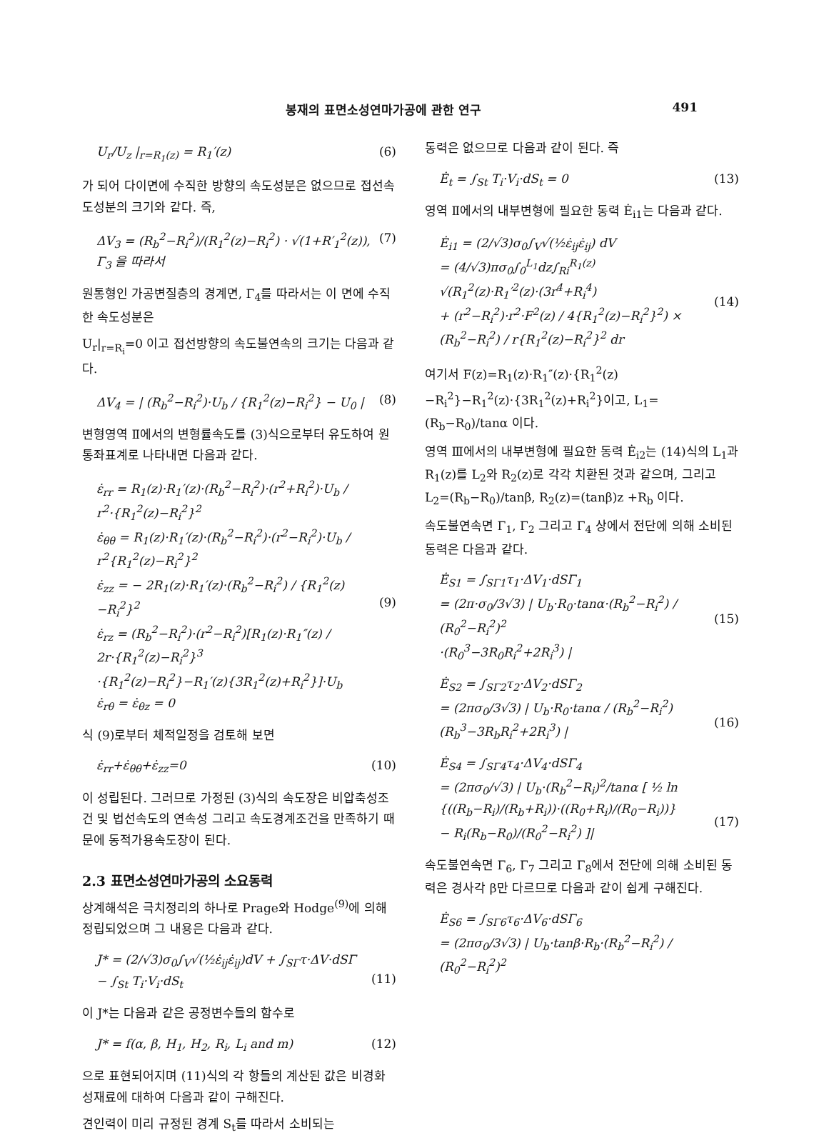봉재의 표면소성연마가공에 관한 연구 491
U<sub>r</sub>/U<sub>z</sub> |<sub>r=R<sub>1</sub>(z)</sub> = R<sub>1</sub>′(z) (6)
가 되어 다이면에 수직한 방향의 속도성분은 없으므로 접선속도성분의 크기와 같다. 즉,
ΔV<sub>3</sub> = (R<sub>b</sub><sup>2</sup>−R<sub>i</sub><sup>2</sup>)/(R<sub>1</sub><sup>2</sup>(z)−R<sub>i</sub><sup>2</sup>) · √(1+R′<sub>1</sub><sup>2</sup>(z)), Γ<sub>3</sub> 을 따라서 (7)
원통형인 가공변질층의 경계면, Γ<sub>4</sub>를 따라서는 이 면에 수직한 속도성분은
U<sub>r</sub>|<sub>r=R<sub>i</sub></sub>=0 이고 접선방향의 속도불연속의 크기는 다음과 같다.
ΔV<sub>4</sub> = | (R<sub>b</sub><sup>2</sup>−R<sub>i</sub><sup>2</sup>)·U<sub>b</sub> / {R<sub>1</sub><sup>2</sup>(z)−R<sub>i</sub><sup>2</sup>} − U<sub>0</sub> | (8)
변형영역 Ⅱ에서의 변형률속도를 (3)식으로부터 유도하여 원통좌표계로 나타내면 다음과 같다.
ε̇<sub>rr</sub> = R<sub>1</sub>(z)·R<sub>1</sub>′(z)·(R<sub>b</sub><sup>2</sup>−R<sub>i</sub><sup>2</sup>)·(r<sup>2</sup>+R<sub>i</sub><sup>2</sup>)·U<sub>b</sub> / r<sup>2</sup>·{R<sub>1</sub><sup>2</sup>(z)−R<sub>i</sub><sup>2</sup>}<sup>2</sup>
ε̇<sub>θθ</sub> = R<sub>1</sub>(z)·R<sub>1</sub>′(z)·(R<sub>b</sub><sup>2</sup>−R<sub>i</sub><sup>2</sup>)·(r<sup>2</sup>−R<sub>i</sub><sup>2</sup>)·U<sub>b</sub> / r<sup>2</sup>{R<sub>1</sub><sup>2</sup>(z)−R<sub>i</sub><sup>2</sup>}<sup>2</sup>
ε̇<sub>zz</sub> = − 2R<sub>1</sub>(z)·R<sub>1</sub>′(z)·(R<sub>b</sub><sup>2</sup>−R<sub>i</sub><sup>2</sup>) / {R<sub>1</sub><sup>2</sup>(z)−R<sub>i</sub><sup>2</sup>}<sup>2</sup>
ε̇<sub>rz</sub> = (R<sub>b</sub><sup>2</sup>−R<sub>i</sub><sup>2</sup>)·(r<sup>2</sup>−R<sub>i</sub><sup>2</sup>)[R<sub>1</sub>(z)·R<sub>1</sub>″(z) / 2r·{R<sub>1</sub><sup>2</sup>(z)−R<sub>i</sub><sup>2</sup>}<sup>3</sup>
·{R<sub>1</sub><sup>2</sup>(z)−R<sub>i</sub><sup>2</sup>}−R<sub>1</sub>′(z){3R<sub>1</sub><sup>2</sup>(z)+R<sub>i</sub><sup>2</sup>}]·U<sub>b</sub>
ε̇<sub>rθ</sub> = ε̇<sub>θz</sub> = 0
(9)
식 (9)로부터 체적일정을 검토해 보면
ε̇<sub>rr</sub>+ε̇<sub>θθ</sub>+ε̇<sub>zz</sub>=0 (10)
이 성립된다. 그러므로 가정된 (3)식의 속도장은 비압축성조건 및 법선속도의 연속성 그리고 속도경계조건을 만족하기 때문에 동적가용속도장이 된다.
2.3 표면소성연마가공의 소요동력
상계해석은 극치정리의 하나로 Prage와 Hodge<sup>(9)</sup>에 의해 정립되었으며 그 내용은 다음과 같다.
J* = (2/√3)σ<sub>0</sub>∫<sub>V</sub>√(½ε̇<sub>ij</sub>ε̇<sub>ij</sub>)dV + ∫<sub>SΓ</sub>τ·ΔV·dSΓ
− ∫<sub>St</sub> T<sub>i</sub>·V<sub>i</sub>·dS<sub>t</sub>
(11)
이 J*는 다음과 같은 공정변수들의 함수로
J* = f(α, β, H<sub>1</sub>, H<sub>2</sub>, R<sub>i</sub>, L<sub>i</sub> and m) (12)
으로 표현되어지며 (11)식의 각 항들의 계산된 값은 비경화성재료에 대하여 다음과 같이 구해진다.
견인력이 미리 규정된 경계 S<sub>t</sub>를 따라서 소비되는
동력은 없으므로 다음과 같이 된다. 즉
Ė<sub>t</sub> = ∫<sub>St</sub> T<sub>i</sub>·V<sub>i</sub>·dS<sub>t</sub> = 0 (13)
영역 Ⅱ에서의 내부변형에 필요한 동력 Ė<sub>i1</sub>는 다음과 같다.
Ė<sub>i1</sub> = (2/√3)σ<sub>0</sub>∫<sub>V</sub>√(½ε̇<sub>ij</sub>ε̇<sub>ij</sub>) dV
= (4/√3)πσ<sub>0</sub>∫<sub>0</sub><sup>L<sub>1</sub></sup>dz∫<sub>Ri</sub><sup>R<sub>1</sub>(z)</sup> √(R<sub>1</sub><sup>2</sup>(z)·R<sub>1</sub>′<sup>2</sup>(z)·(3r<sup>4</sup>+R<sub>i</sub><sup>4</sup>)
+ (r<sup>2</sup>−R<sub>i</sub><sup>2</sup>)·r<sup>2</sup>·F<sup>2</sup>(z) / 4{R<sub>1</sub><sup>2</sup>(z)−R<sub>i</sub><sup>2</sup>}<sup>2</sup>) × (R<sub>b</sub><sup>2</sup>−R<sub>i</sub><sup>2</sup>) / r{R<sub>1</sub><sup>2</sup>(z)−R<sub>i</sub><sup>2</sup>}<sup>2</sup> dr
(14)
여기서 F(z)=R<sub>1</sub>(z)·R<sub>1</sub>″(z)·{R<sub>1</sub><sup>2</sup>(z)−R<sub>i</sub><sup>2</sup>}−R<sub>1</sub><sup>2</sup>(z)·{3R<sub>1</sub><sup>2</sup>(z)+R<sub>i</sub><sup>2</sup>}이고, L<sub>1</sub>=(R<sub>b</sub>−R<sub>0</sub>)/tanα 이다.
영역 Ⅲ에서의 내부변형에 필요한 동력 Ė<sub>i2</sub>는 (14)식의 L<sub>1</sub>과 R<sub>1</sub>(z)를 L<sub>2</sub>와 R<sub>2</sub>(z)로 각각 치환된 것과 같으며, 그리고 L<sub>2</sub>=(R<sub>b</sub>−R<sub>0</sub>)/tanβ, R<sub>2</sub>(z)=(tanβ)z +R<sub>b</sub> 이다.
속도불연속면 Γ<sub>1</sub>, Γ<sub>2</sub> 그리고 Γ<sub>4</sub> 상에서 전단에 의해 소비된 동력은 다음과 같다.
Ė<sub>S1</sub> = ∫<sub>SΓ1</sub>τ<sub>1</sub>·ΔV<sub>1</sub>·dSΓ<sub>1</sub>
= (2π·σ<sub>0</sub>/3√3) | U<sub>b</sub>·R<sub>0</sub>·tanα·(R<sub>b</sub><sup>2</sup>−R<sub>i</sub><sup>2</sup>) / (R<sub>0</sub><sup>2</sup>−R<sub>i</sub><sup>2</sup>)<sup>2</sup>
·(R<sub>0</sub><sup>3</sup>−3R<sub>0</sub>R<sub>i</sub><sup>2</sup>+2R<sub>i</sub><sup>3</sup>) |
(15)
Ė<sub>S2</sub> = ∫<sub>SΓ2</sub>τ<sub>2</sub>·ΔV<sub>2</sub>·dSΓ<sub>2</sub>
= (2πσ<sub>0</sub>/3√3) | U<sub>b</sub>·R<sub>0</sub>·tanα / (R<sub>b</sub><sup>2</sup>−R<sub>i</sub><sup>2</sup>) (R<sub>b</sub><sup>3</sup>−3R<sub>b</sub>R<sub>i</sub><sup>2</sup>+2R<sub>i</sub><sup>3</sup>) |
(16)
Ė<sub>S4</sub> = ∫<sub>SΓ4</sub>τ<sub>4</sub>·ΔV<sub>4</sub>·dSΓ<sub>4</sub>
= (2πσ<sub>0</sub>/√3) | U<sub>b</sub>·(R<sub>b</sub><sup>2</sup>−R<sub>i</sub>)<sup>2</sup>/tanα [ ½ ln
{((R<sub>b</sub>−R<sub>i</sub>)/(R<sub>b</sub>+R<sub>i</sub>))·((R<sub>0</sub>+R<sub>i</sub>)/(R<sub>0</sub>−R<sub>i</sub>))}
− R<sub>i</sub>(R<sub>b</sub>−R<sub>0</sub>)/(R<sub>0</sub><sup>2</sup>−R<sub>i</sub><sup>2</sup>) ]|
(17)
속도불연속면 Γ<sub>6</sub>, Γ<sub>7</sub> 그리고 Γ<sub>8</sub>에서 전단에 의해 소비된 동력은 경사각 β만 다르므로 다음과 같이 쉽게 구해진다.
Ė<sub>S6</sub> = ∫<sub>SΓ6</sub>τ<sub>6</sub>·ΔV<sub>6</sub>·dSΓ<sub>6</sub>
= (2πσ<sub>0</sub>/3√3) | U<sub>b</sub>·tanβ·R<sub>b</sub>·(R<sub>b</sub><sup>2</sup>−R<sub>i</sub><sup>2</sup>) / (R<sub>0</sub><sup>2</sup>−R<sub>i</sub><sup>2</sup>)<sup>2</sup>